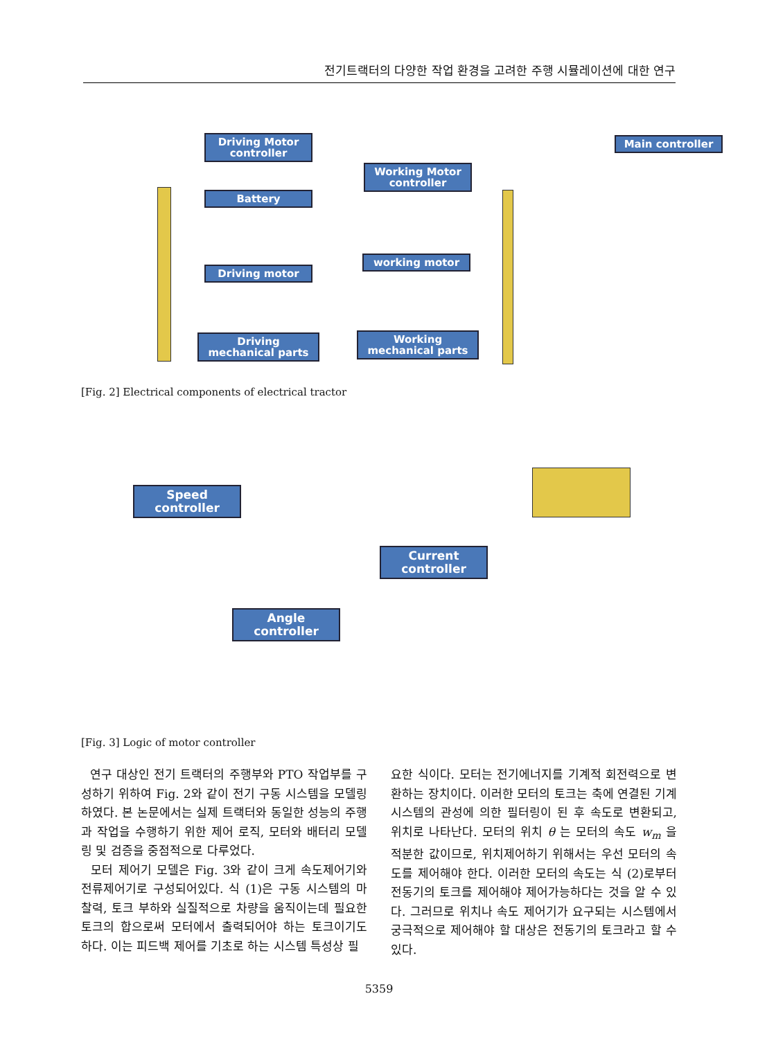전기트랙터의 다양한 작업 환경을 고려한 주행 시뮬레이션에 대한 연구
Driving Motor controller
Main controller
Working Motor controller
Battery
working motor
Driving motor
Driving mechanical parts
Working mechanical parts
[Fig. 2] Electrical components of electrical tractor
Speed controller
Current controller
Angle controller
[Fig. 3] Logic of motor controller
연구 대상인 전기 트랙터의 주행부와 PTO 작업부를 구성하기 위하여 Fig. 2와 같이 전기 구동 시스템을 모델링 하였다. 본 논문에서는 실제 트랙터와 동일한 성능의 주행과 작업을 수행하기 위한 제어 로직, 모터와 배터리 모델링 및 검증을 중점적으로 다루었다.
모터 제어기 모델은 Fig. 3와 같이 크게 속도제어기와 전류제어기로 구성되어있다. 식 (1)은 구동 시스템의 마찰력, 토크 부하와 실질적으로 차량을 움직이는데 필요한 토크의 합으로써 모터에서 출력되어야 하는 토크이기도 하다. 이는 피드백 제어를 기초로 하는 시스템 특성상 필
요한 식이다. 모터는 전기에너지를 기계적 회전력으로 변환하는 장치이다. 이러한 모터의 토크는 축에 연결된 기계 시스템의 관성에 의한 필터링이 된 후 속도로 변환되고, 위치로 나타난다. 모터의 위치 θ 는 모터의 속도 w<sub>m</sub> 을 적분한 값이므로, 위치제어하기 위해서는 우선 모터의 속도를 제어해야 한다. 이러한 모터의 속도는 식 (2)로부터 전동기의 토크를 제어해야 제어가능하다는 것을 알 수 있다. 그러므로 위치나 속도 제어기가 요구되는 시스템에서 궁극적으로 제어해야 할 대상은 전동기의 토크라고 할 수 있다.
5359